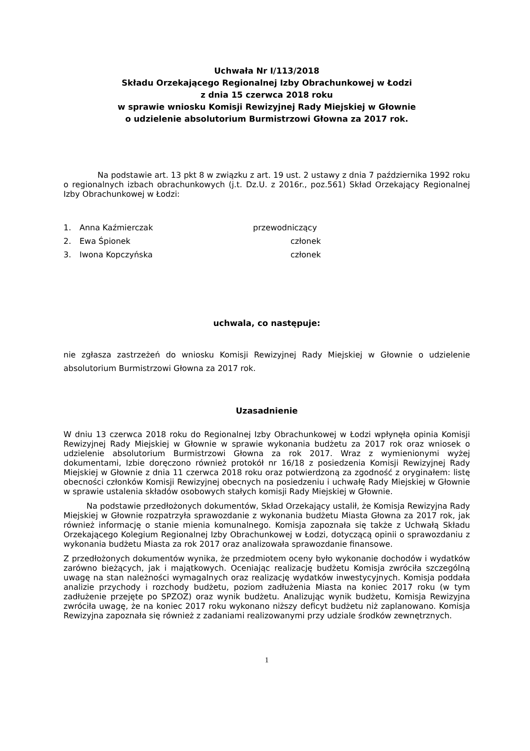Uchwała Nr I/113/2018
Składu Orzekającego Regionalnej Izby Obrachunkowej w Łodzi
z dnia 15 czerwca 2018 roku
w sprawie wniosku Komisji Rewizyjnej Rady Miejskiej w Głownie
o udzielenie absolutorium Burmistrzowi Głowna za 2017 rok.
Na podstawie art. 13 pkt 8 w związku z art. 19 ust. 2 ustawy z dnia 7 października 1992 roku o regionalnych izbach obrachunkowych (j.t. Dz.U. z 2016r., poz.561) Skład Orzekający Regionalnej Izby Obrachunkowej w Łodzi:
1. Anna Kaźmierczak przewodniczący
2. Ewa Śpionek członek
3. Iwona Kopczyńska członek
uchwala, co następuje:
nie zgłasza zastrzeżeń do wniosku Komisji Rewizyjnej Rady Miejskiej w Głownie o udzielenie absolutorium Burmistrzowi Głowna za 2017 rok.
Uzasadnienie
W dniu 13 czerwca 2018 roku do Regionalnej Izby Obrachunkowej w Łodzi wpłynęła opinia Komisji Rewizyjnej Rady Miejskiej w Głownie w sprawie wykonania budżetu za 2017 rok oraz wniosek o udzielenie absolutorium Burmistrzowi Głowna za rok 2017. Wraz z wymienionymi wyżej dokumentami, Izbie doręczono również protokół nr 16/18 z posiedzenia Komisji Rewizyjnej Rady Miejskiej w Głownie z dnia 11 czerwca 2018 roku oraz potwierdzoną za zgodność z oryginałem: listę obecności członków Komisji Rewizyjnej obecnych na posiedzeniu i uchwałę Rady Miejskiej w Głownie w sprawie ustalenia składów osobowych stałych komisji Rady Miejskiej w Głownie.
Na podstawie przedłożonych dokumentów, Skład Orzekający ustalił, że Komisja Rewizyjna Rady Miejskiej w Głownie rozpatrzyła sprawozdanie z wykonania budżetu Miasta Głowna za 2017 rok, jak również informację o stanie mienia komunalnego. Komisja zapoznała się także z Uchwałą Składu Orzekającego Kolegium Regionalnej Izby Obrachunkowej w Łodzi, dotyczącą opinii o sprawozdaniu z wykonania budżetu Miasta za rok 2017 oraz analizowała sprawozdanie finansowe.
Z przedłożonych dokumentów wynika, że przedmiotem oceny było wykonanie dochodów i wydatków zarówno bieżących, jak i majątkowych. Oceniając realizację budżetu Komisja zwróciła szczególną uwagę na stan należności wymagalnych oraz realizację wydatków inwestycyjnych. Komisja poddała analizie przychody i rozchody budżetu, poziom zadłużenia Miasta na koniec 2017 roku (w tym zadłużenie przejęte po SPZOZ) oraz wynik budżetu. Analizując wynik budżetu, Komisja Rewizyjna zwróciła uwagę, że na koniec 2017 roku wykonano niższy deficyt budżetu niż zaplanowano. Komisja Rewizyjna zapoznała się również z zadaniami realizowanymi przy udziale środków zewnętrznych.
1